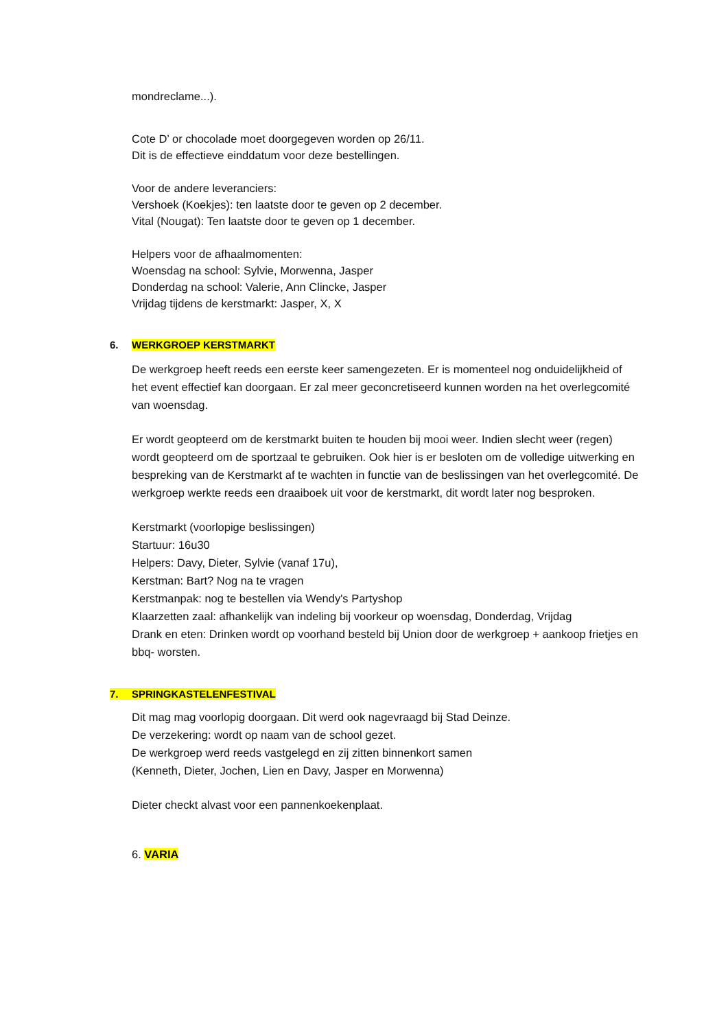mondreclame...).
Cote D’ or chocolade moet doorgegeven worden op 26/11.
Dit is de effectieve einddatum voor deze bestellingen.
Voor de andere leveranciers:
Vershoek (Koekjes): ten laatste door te geven op 2 december.
Vital (Nougat): Ten laatste door te geven op 1 december.
Helpers voor de afhaalmomenten:
Woensdag na school: Sylvie, Morwenna, Jasper
Donderdag na school: Valerie, Ann Clincke, Jasper
Vrijdag tijdens de kerstmarkt: Jasper, X, X
6. WERKGROEP KERSTMARKT
De werkgroep heeft reeds een eerste keer samengezeten. Er is momenteel nog onduidelijkheid of het event effectief kan doorgaan. Er zal meer geconcretiseerd kunnen worden na het overlegcomité van woensdag.
Er wordt geopteerd om de kerstmarkt buiten te houden bij mooi weer. Indien slecht weer (regen) wordt geopteerd om de sportzaal te gebruiken. Ook hier is er besloten om de volledige uitwerking en bespreking van de Kerstmarkt af te wachten in functie van de beslissingen van het overlegcomité. De werkgroep werkte reeds een draaiboek uit voor de kerstmarkt, dit wordt later nog besproken.
Kerstmarkt (voorlopige beslissingen)
Startuur: 16u30
Helpers: Davy, Dieter, Sylvie (vanaf 17u),
Kerstman: Bart? Nog na te vragen
Kerstmanpak: nog te bestellen via Wendy's Partyshop
Klaarzetten zaal: afhankelijk van indeling bij voorkeur op woensdag, Donderdag, Vrijdag
Drank en eten: Drinken wordt op voorhand besteld bij Union door de werkgroep + aankoop frietjes en bbq- worsten.
7. SPRINGKASTELENFESTIVAL
Dit mag mag voorlopig doorgaan. Dit werd ook nagevraagd bij Stad Deinze.
De verzekering: wordt op naam van de school gezet.
De werkgroep werd reeds vastgelegd en zij zitten binnenkort samen
(Kenneth, Dieter, Jochen, Lien en Davy, Jasper en Morwenna)
Dieter checkt alvast voor een pannenkoekenplaat.
6. VARIA